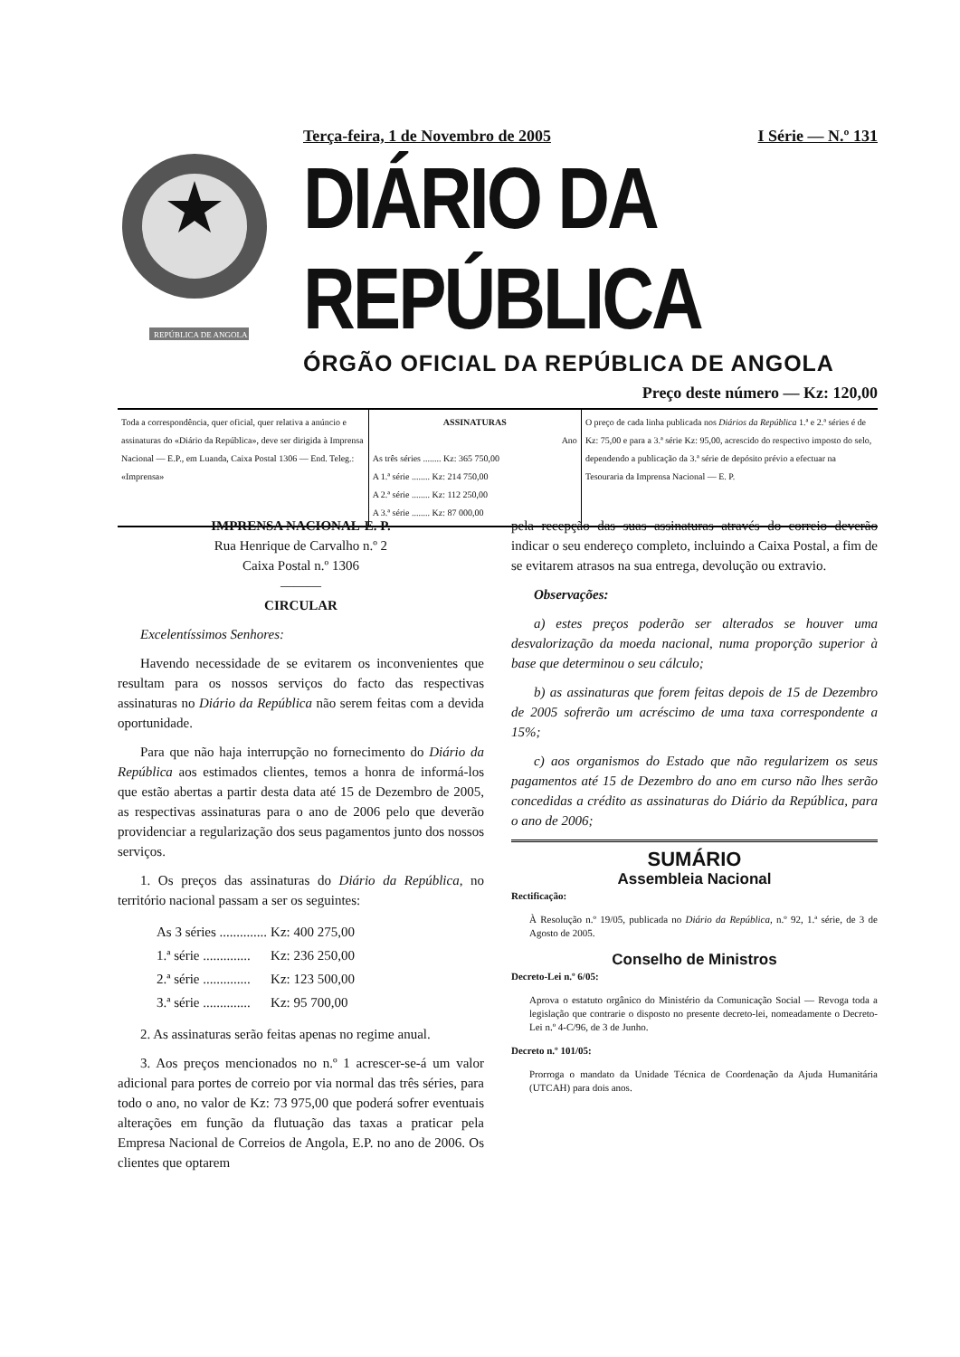REPÚBLICA DE ANGOLA
Terça-feira, 1 de Novembro de 2005 I Série — N.º 131
DIÁRIO DA REPÚBLICA
ÓRGÃO OFICIAL DA REPÚBLICA DE ANGOLA
Preço deste número — Kz: 120,00
| Toda a correspondência, quer oficial, quer relativa a anúncio e assinaturas do «Diário da República», deve ser dirigida à Imprensa Nacional — E.P., em Luanda, Caixa Postal 1306 — End. Teleg.: «Imprensa» | ASSINATURAS Ano As três séries ........ Kz: 365 750,00 A 1.ª série ........ Kz: 214 750,00 A 2.ª série ........ Kz: 112 250,00 A 3.ª série ........ Kz: 87 000,00 | O preço de cada linha publicada nos Diários da República 1.ª e 2.ª séries é de Kz: 75,00 e para a 3.ª série Kz: 95,00, acrescido do respectivo imposto do selo, dependendo a publicação da 3.ª série de depósito prévio a efectuar na Tesouraria da Imprensa Nacional — E. P. |
IMPRENSA NACIONAL-E. P.
Rua Henrique de Carvalho n.º 2
Caixa Postal n.º 1306
———
CIRCULAR
Excelentíssimos Senhores:
Havendo necessidade de se evitarem os inconvenientes que resultam para os nossos serviços do facto das respectivas assinaturas no Diário da República não serem feitas com a devida oportunidade.
Para que não haja interrupção no fornecimento do Diário da República aos estimados clientes, temos a honra de informá-los que estão abertas a partir desta data até 15 de Dezembro de 2005, as respectivas assinaturas para o ano de 2006 pelo que deverão providenciar a regularização dos seus pagamentos junto dos nossos serviços.
1. Os preços das assinaturas do Diário da República, no território nacional passam a ser os seguintes:
| As 3 séries .............. | Kz: 400 275,00 |
| 1.ª série .............. | Kz: 236 250,00 |
| 2.ª série .............. | Kz: 123 500,00 |
| 3.ª série .............. | Kz: 95 700,00 |
2. As assinaturas serão feitas apenas no regime anual.
3. Aos preços mencionados no n.º 1 acrescer-se-á um valor adicional para portes de correio por via normal das três séries, para todo o ano, no valor de Kz: 73 975,00 que poderá sofrer eventuais alterações em função da flutuação das taxas a praticar pela Empresa Nacional de Correios de Angola, E.P. no ano de 2006. Os clientes que optarem
pela recepção das suas assinaturas através do correio deverão indicar o seu endereço completo, incluindo a Caixa Postal, a fim de se evitarem atrasos na sua entrega, devolução ou extravio.
Observações:
a) estes preços poderão ser alterados se houver uma desvalorização da moeda nacional, numa proporção superior à base que determinou o seu cálculo;
b) as assinaturas que forem feitas depois de 15 de Dezembro de 2005 sofrerão um acréscimo de uma taxa correspondente a 15%;
c) aos organismos do Estado que não regularizem os seus pagamentos até 15 de Dezembro do ano em curso não lhes serão concedidas a crédito as assinaturas do Diário da República, para o ano de 2006;
SUMÁRIO
Assembleia Nacional
Rectificação:
À Resolução n.º 19/05, publicada no Diário da República, n.º 92, 1.ª série, de 3 de Agosto de 2005.
Conselho de Ministros
Decreto-Lei n.º 6/05:
Aprova o estatuto orgânico do Ministério da Comunicação Social — Revoga toda a legislação que contrarie o disposto no presente decreto-lei, nomeadamente o Decreto-Lei n.º 4-C/96, de 3 de Junho.
Decreto n.º 101/05:
Prorroga o mandato da Unidade Técnica de Coordenação da Ajuda Humanitária (UTCAH) para dois anos.